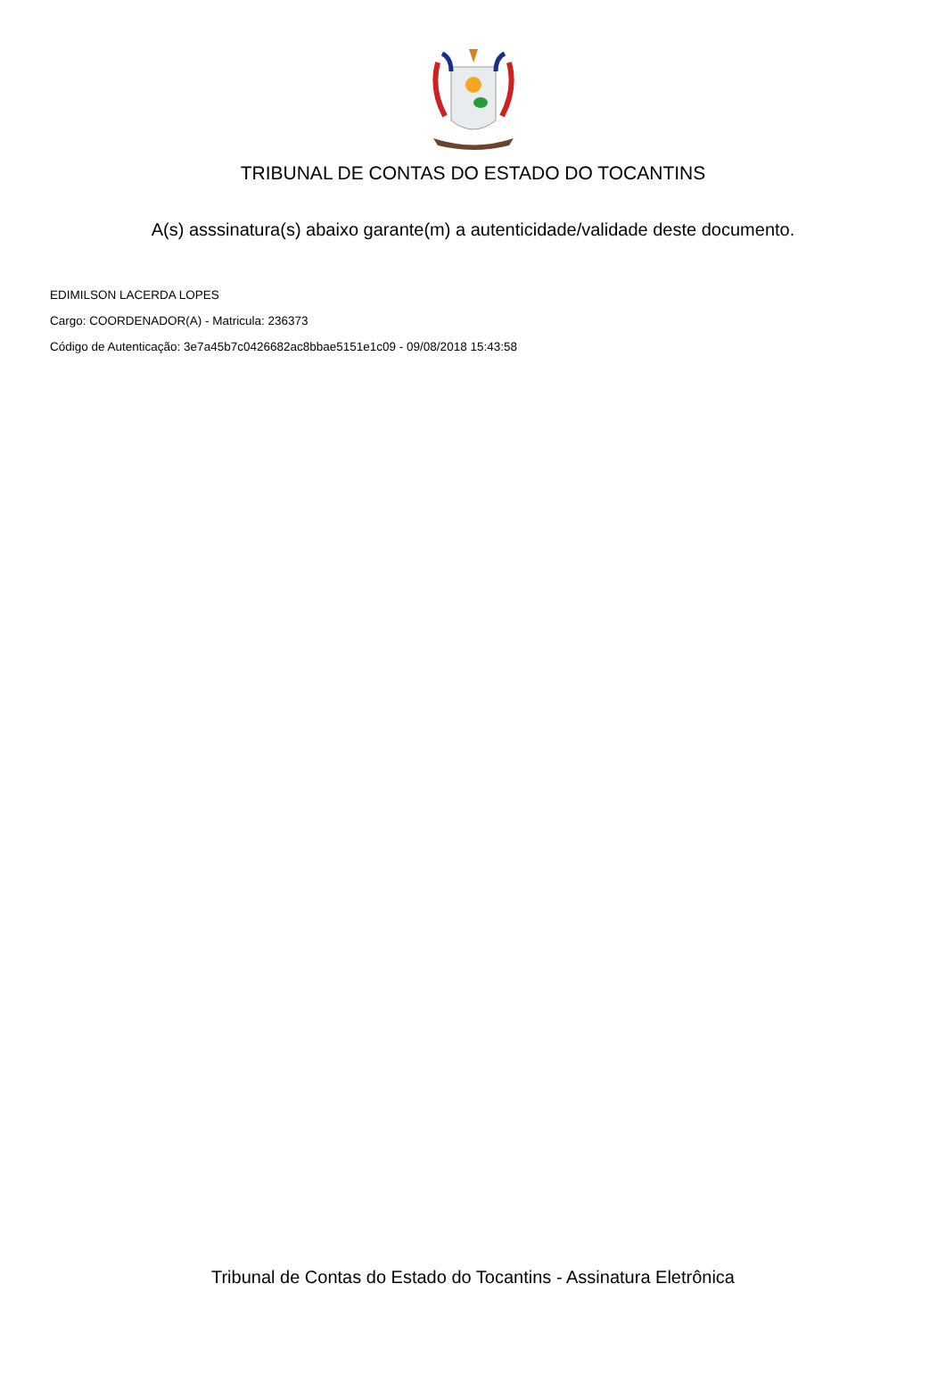TRIBUNAL DE CONTAS DO ESTADO DO TOCANTINS
A(s) asssinatura(s) abaixo garante(m) a autenticidade/validade deste documento.
EDIMILSON LACERDA LOPES
Cargo: COORDENADOR(A) - Matricula: 236373
Código de Autenticação: 3e7a45b7c0426682ac8bbae5151e1c09 - 09/08/2018 15:43:58
Tribunal de Contas do Estado do Tocantins - Assinatura Eletrônica